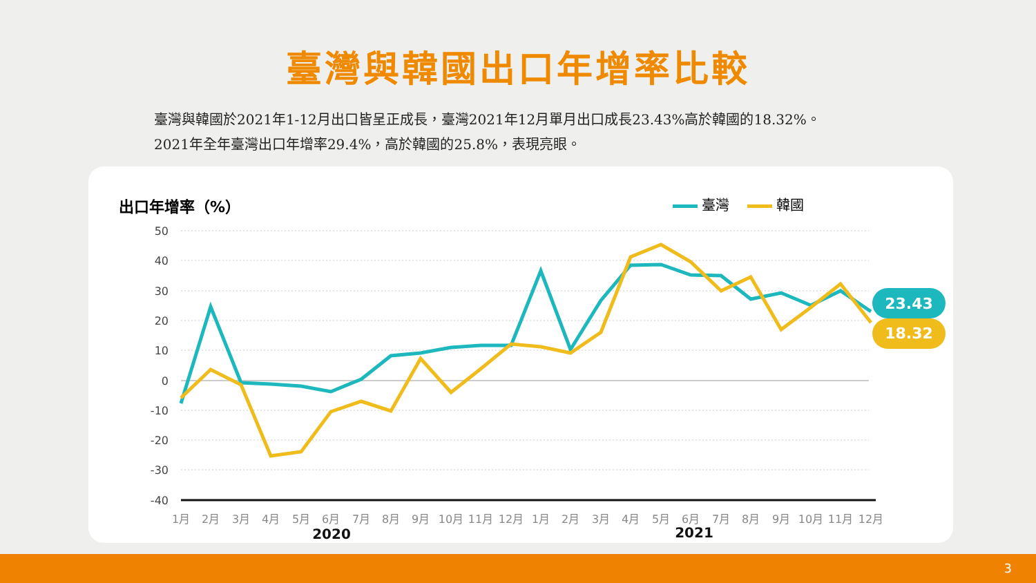臺灣與韓國出口年增率比較
臺灣與韓國於2021年1-12月出口皆呈正成長，臺灣2021年12月單月出口成長23.43%高於韓國的18.32%。
2021年全年臺灣出口年增率29.4%，高於韓國的25.8%，表現亮眼。
出口年增率（%） 臺灣 韓國
50
40
30
20
10
0
-10
-20
-30
-40
23.43
18.32
1月
2月
3月
4月
5月
6月
7月
8月
9月
10月
11月
12月
1月
2月
3月
4月
5月
6月
7月
8月
9月
10月
11月
12月
2020
2021
3